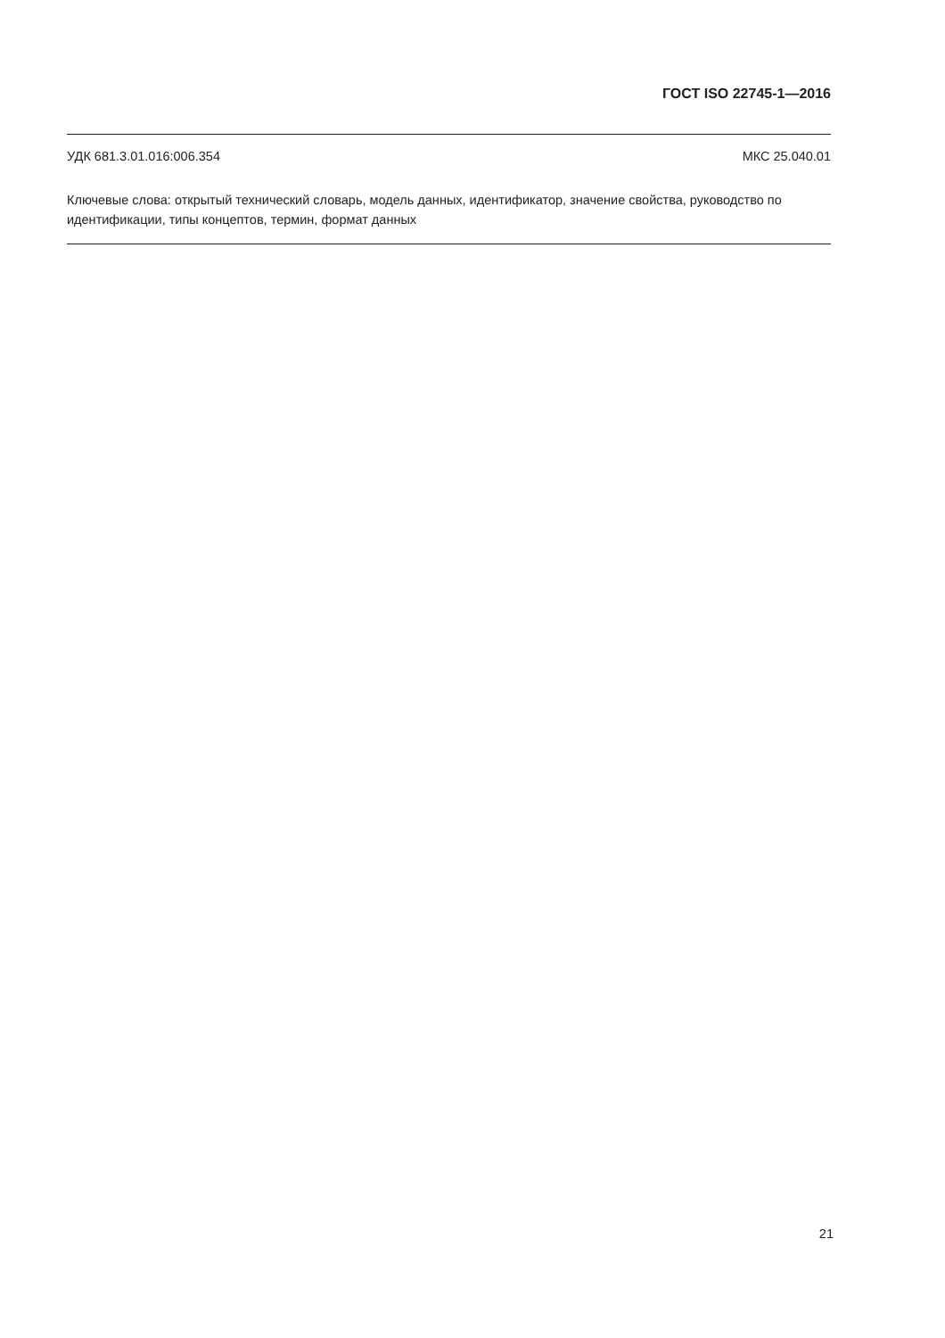ГОСТ ISO 22745-1—2016
УДК 681.3.01.016:006.354 МКС 25.040.01
Ключевые слова: открытый технический словарь, модель данных, идентификатор, значение свойства, руководство по идентификации, типы концептов, термин, формат данных
21